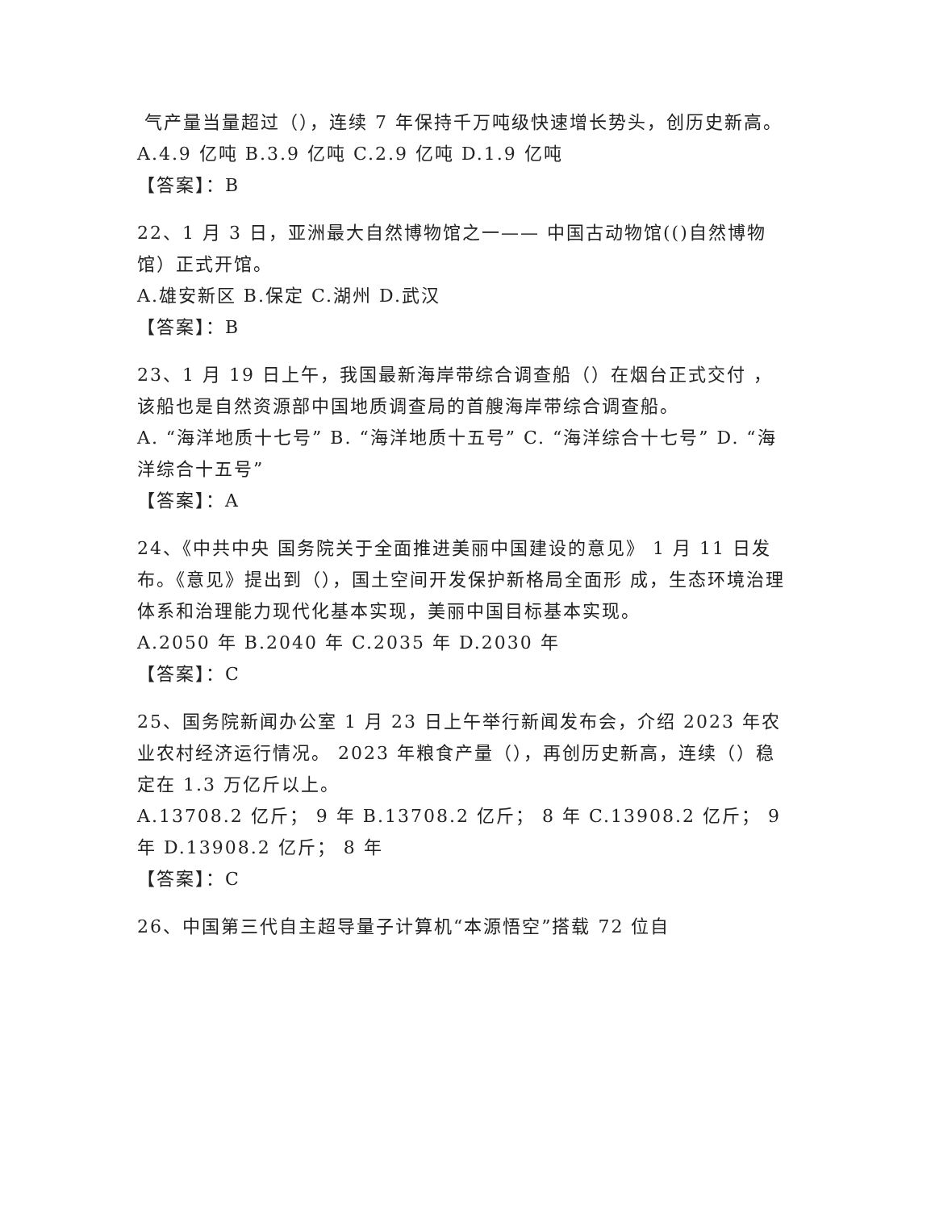气产量当量超过（），连续 7 年保持千万吨级快速增长势头，创历史新高。
A.4.9 亿吨 B.3.9 亿吨 C.2.9 亿吨 D.1.9 亿吨
【答案】：B
22、1 月 3 日，亚洲最大自然博物馆之一—— 中国古动物馆(()自然博物馆）正式开馆。
A.雄安新区 B.保定 C.湖州 D.武汉
【答案】：B
23、1 月 19 日上午，我国最新海岸带综合调查船（）在烟台正式交付 ，该船也是自然资源部中国地质调查局的首艘海岸带综合调查船。
A. “海洋地质十七号” B. “海洋地质十五号” C. “海洋综合十七号” D. “海洋综合十五号”
【答案】：A
24、《中共中央 国务院关于全面推进美丽中国建设的意见》 1 月 11 日发布。《意见》提出到（），国土空间开发保护新格局全面形 成，生态环境治理体系和治理能力现代化基本实现，美丽中国目标基本实现。
A.2050 年 B.2040 年 C.2035 年 D.2030 年
【答案】：C
25、国务院新闻办公室 1 月 23 日上午举行新闻发布会，介绍 2023 年农业农村经济运行情况。 2023 年粮食产量（），再创历史新高，连续（）稳定在 1.3 万亿斤以上。
A.13708.2 亿斤； 9 年 B.13708.2 亿斤； 8 年 C.13908.2 亿斤； 9 年 D.13908.2 亿斤； 8 年
【答案】：C
26、中国第三代自主超导量子计算机“本源悟空”搭载 72 位自